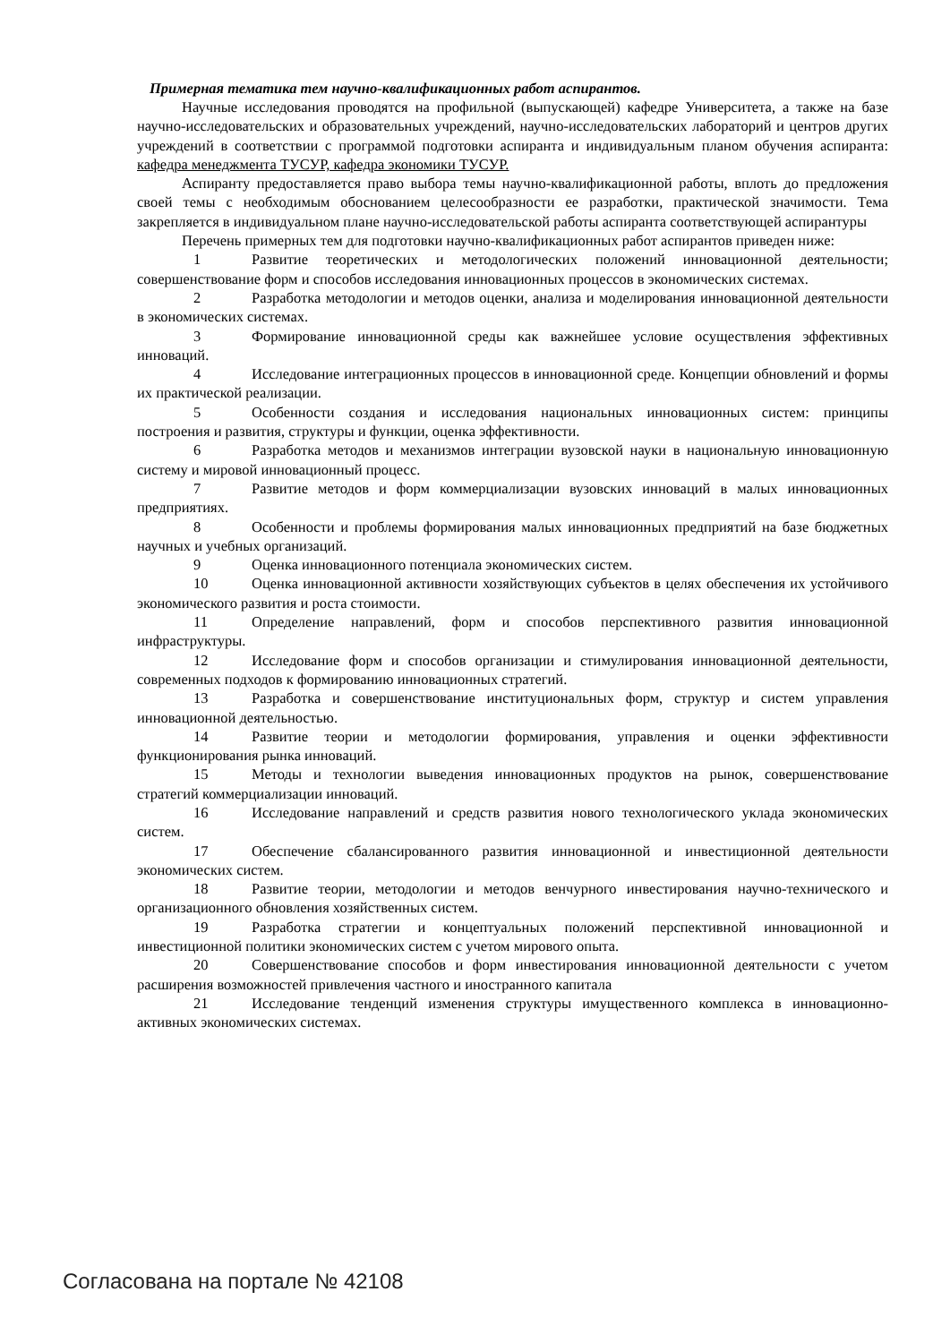Примерная тематика тем научно-квалификационных работ аспирантов.
Научные исследования проводятся на профильной (выпускающей) кафедре Университета, а также на базе научно-исследовательских и образовательных учреждений, научно-исследовательских лабораторий и центров других учреждений в соответствии с программой подготовки аспиранта и индивидуальным планом обучения аспиранта: кафедра менеджмента ТУСУР, кафедра экономики ТУСУР.
Аспиранту предоставляется право выбора темы научно-квалификационной работы, вплоть до предложения своей темы с необходимым обоснованием целесообразности ее разработки, практической значимости. Тема закрепляется в индивидуальном плане научно-исследовательской работы аспиранта соответствующей аспирантуры
Перечень примерных тем для подготовки научно-квалификационных работ аспирантов приведен ниже:
1 Развитие теоретических и методологических положений инновационной деятельности; совершенствование форм и способов исследования инновационных процессов в экономических системах.
2 Разработка методологии и методов оценки, анализа и моделирования инновационной деятельности в экономических системах.
3 Формирование инновационной среды как важнейшее условие осуществления эффективных инноваций.
4 Исследование интеграционных процессов в инновационной среде. Концепции обновлений и формы их практической реализации.
5 Особенности создания и исследования национальных инновационных систем: принципы построения и развития, структуры и функции, оценка эффективности.
6 Разработка методов и механизмов интеграции вузовской науки в национальную инновационную систему и мировой инновационный процесс.
7 Развитие методов и форм коммерциализации вузовских инноваций в малых инновационных предприятиях.
8 Особенности и проблемы формирования малых инновационных предприятий на базе бюджетных научных и учебных организаций.
9 Оценка инновационного потенциала экономических систем.
10 Оценка инновационной активности хозяйствующих субъектов в целях обеспечения их устойчивого экономического развития и роста стоимости.
11 Определение направлений, форм и способов перспективного развития инновационной инфраструктуры.
12 Исследование форм и способов организации и стимулирования инновационной деятельности, современных подходов к формированию инновационных стратегий.
13 Разработка и совершенствование институциональных форм, структур и систем управления инновационной деятельностью.
14 Развитие теории и методологии формирования, управления и оценки эффективности функционирования рынка инноваций.
15 Методы и технологии выведения инновационных продуктов на рынок, совершенствование стратегий коммерциализации инноваций.
16 Исследование направлений и средств развития нового технологического уклада экономических систем.
17 Обеспечение сбалансированного развития инновационной и инвестиционной деятельности экономических систем.
18 Развитие теории, методологии и методов венчурного инвестирования научно-технического и организационного обновления хозяйственных систем.
19 Разработка стратегии и концептуальных положений перспективной инновационной и инвестиционной политики экономических систем с учетом мирового опыта.
20 Совершенствование способов и форм инвестирования инновационной деятельности с учетом расширения возможностей привлечения частного и иностранного капитала
21 Исследование тенденций изменения структуры имущественного комплекса в инновационно-активных экономических системах.
Согласована на портале № 42108